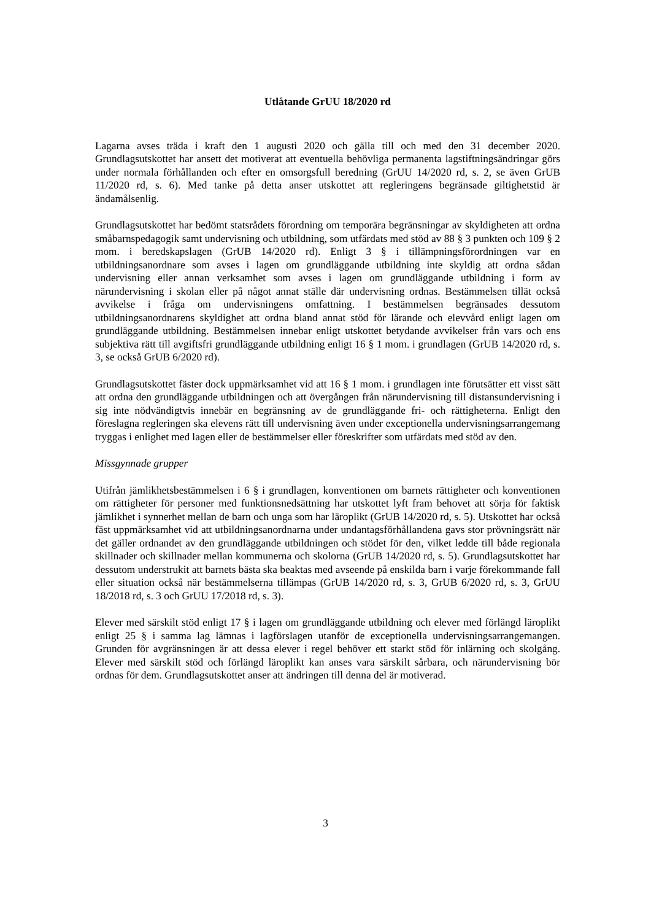Utlåtande GrUU 18/2020 rd
Lagarna avses träda i kraft den 1 augusti 2020 och gälla till och med den 31 december 2020. Grundlagsutskottet har ansett det motiverat att eventuella behövliga permanenta lagstiftningsändringar görs under normala förhållanden och efter en omsorgsfull beredning (GrUU 14/2020 rd, s. 2, se även GrUB 11/2020 rd, s. 6). Med tanke på detta anser utskottet att regleringens begränsade giltighetstid är ändamålsenlig.
Grundlagsutskottet har bedömt statsrådets förordning om temporära begränsningar av skyldigheten att ordna småbarnspedagogik samt undervisning och utbildning, som utfärdats med stöd av 88 § 3 punkten och 109 § 2 mom. i beredskapslagen (GrUB 14/2020 rd). Enligt 3 § i tillämpningsförordningen var en utbildningsanordnare som avses i lagen om grundläggande utbildning inte skyldig att ordna sådan undervisning eller annan verksamhet som avses i lagen om grundläggande utbildning i form av närundervisning i skolan eller på något annat ställe där undervisning ordnas. Bestämmelsen tillät också avvikelse i fråga om undervisningens omfattning. I bestämmelsen begränsades dessutom utbildningsanordnarens skyldighet att ordna bland annat stöd för lärande och elevvård enligt lagen om grundläggande utbildning. Bestämmelsen innebar enligt utskottet betydande avvikelser från vars och ens subjektiva rätt till avgiftsfri grundläggande utbildning enligt 16 § 1 mom. i grundlagen (GrUB 14/2020 rd, s. 3, se också GrUB 6/2020 rd).
Grundlagsutskottet fäster dock uppmärksamhet vid att 16 § 1 mom. i grundlagen inte förutsätter ett visst sätt att ordna den grundläggande utbildningen och att övergången från närundervisning till distansundervisning i sig inte nödvändigtvis innebär en begränsning av de grundläggande fri- och rättigheterna. Enligt den föreslagna regleringen ska elevens rätt till undervisning även under exceptionella undervisningsarrangemang tryggas i enlighet med lagen eller de bestämmelser eller föreskrifter som utfärdats med stöd av den.
Missgynnade grupper
Utifrån jämlikhetsbestämmelsen i 6 § i grundlagen, konventionen om barnets rättigheter och konventionen om rättigheter för personer med funktionsnedsättning har utskottet lyft fram behovet att sörja för faktisk jämlikhet i synnerhet mellan de barn och unga som har läroplikt (GrUB 14/2020 rd, s. 5). Utskottet har också fäst uppmärksamhet vid att utbildningsanordnarna under undantagsförhållandena gavs stor prövningsrätt när det gäller ordnandet av den grundläggande utbildningen och stödet för den, vilket ledde till både regionala skillnader och skillnader mellan kommunerna och skolorna (GrUB 14/2020 rd, s. 5). Grundlagsutskottet har dessutom understrukit att barnets bästa ska beaktas med avseende på enskilda barn i varje förekommande fall eller situation också när bestämmelserna tillämpas (GrUB 14/2020 rd, s. 3, GrUB 6/2020 rd, s. 3, GrUU 18/2018 rd, s. 3 och GrUU 17/2018 rd, s. 3).
Elever med särskilt stöd enligt 17 § i lagen om grundläggande utbildning och elever med förlängd läroplikt enligt 25 § i samma lag lämnas i lagförslagen utanför de exceptionella undervisningsarrangemangen. Grunden för avgränsningen är att dessa elever i regel behöver ett starkt stöd för inlärning och skolgång. Elever med särskilt stöd och förlängd läroplikt kan anses vara särskilt sårbara, och närundervisning bör ordnas för dem. Grundlagsutskottet anser att ändringen till denna del är motiverad.
3